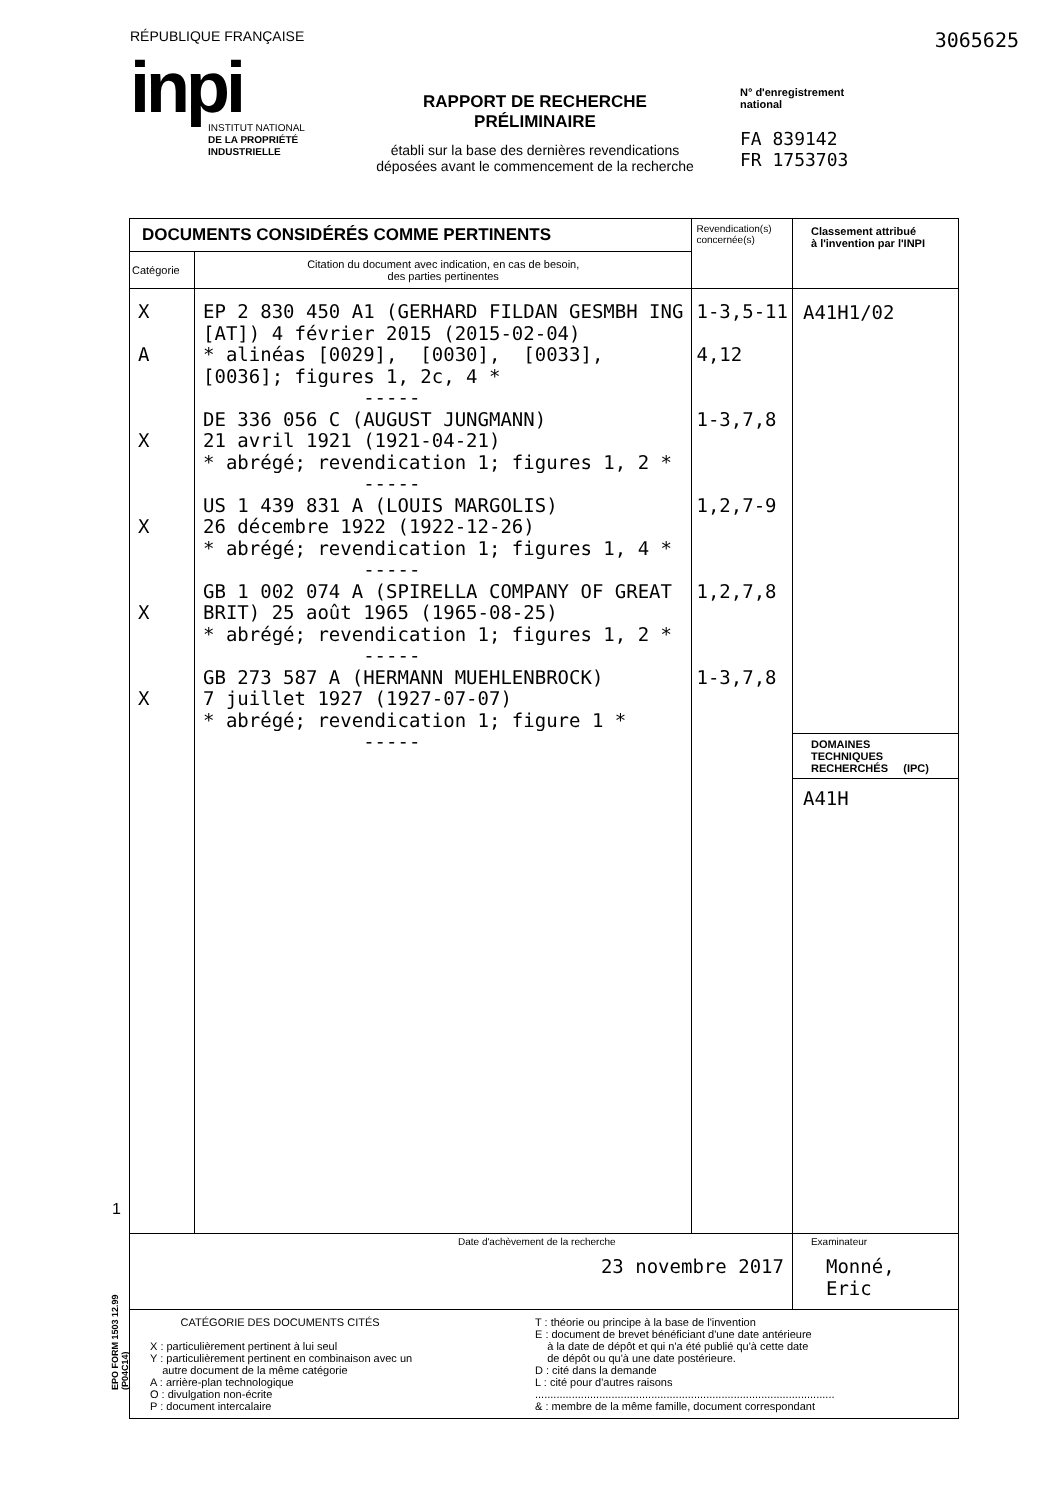RÉPUBLIQUE FRANÇAISE 3065625
inpi
INSTITUT NATIONAL
DE LA PROPRIÉTÉ
INDUSTRIELLE
RAPPORT DE RECHERCHE
PRÉLIMINAIRE
établi sur la base des dernières revendications
déposées avant le commencement de la recherche
N° d'enregistrement
national
FA 839142
FR 1753703
| DOCUMENTS CONSIDÉRÉS COMME PERTINENTS | | Revendication(s) concernée(s) | Classement attribué à l'invention par l'INPI |
| --- | --- | --- | --- |
| Catégorie | Citation du document avec indication, en cas de besoin, des parties pertinentes | | |
| X A X X X X | EP 2 830 450 A1 (GERHARD FILDAN GESMBH ING [AT]) 4 février 2015 (2015-02-04) * alinéas [0029], [0030], [0033], [0036]; figures 1, 2c, 4 * ----- DE 336 056 C (AUGUST JUNGMANN) 21 avril 1921 (1921-04-21) * abrégé; revendication 1; figures 1, 2 * ----- US 1 439 831 A (LOUIS MARGOLIS) 26 décembre 1922 (1922-12-26) * abrégé; revendication 1; figures 1, 4 * ----- GB 1 002 074 A (SPIRELLA COMPANY OF GREAT BRIT) 25 août 1965 (1965-08-25) * abrégé; revendication 1; figures 1, 2 * ----- GB 273 587 A (HERMANN MUEHLENBROCK) 7 juillet 1927 (1927-07-07) * abrégé; revendication 1; figure 1 * ----- | 1-3,5-11 4,12 1-3,7,8 1,2,7-9 1,2,7,8 1-3,7,8 | A41H1/02 DOMAINES TECHNIQUES RECHERCHÉS (IPC) A41H |
| Date d'achèvement de la recherche 23 novembre 2017 | | | Examinateur Monné, Eric |
| CATÉGORIE DES DOCUMENTS CITÉS X : particulièrement pertinent à lui seul Y : particulièrement pertinent en combinaison avec un autre document de la même catégorie A : arrière-plan technologique O : divulgation non-écrite P : document intercalaire T : théorie ou principe à la base de l'invention E : document de brevet bénéficiant d'une date antérieure à la date de dépôt et qui n'a été publié qu'à cette date de dépôt ou qu'à une date postérieure. D : cité dans la demande L : cité pour d'autres raisons .................................................................................................. & : membre de la même famille, document correspondant | | | |
1
EPO FORM 1503 12.99 (P04C14)